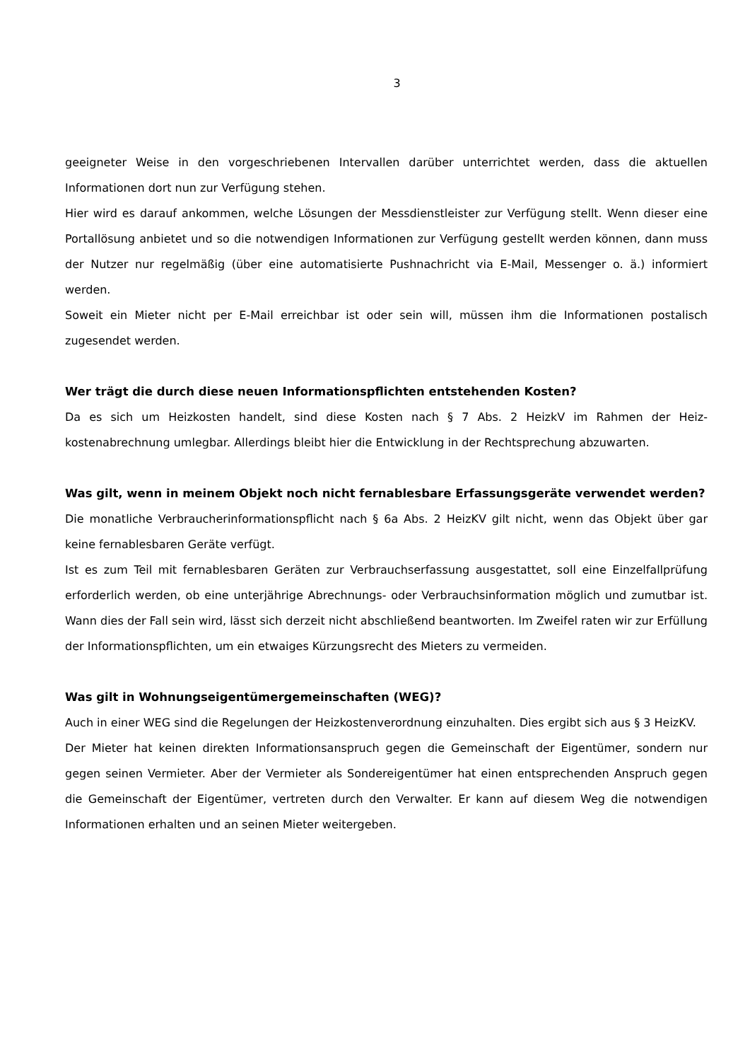3
geeigneter Weise in den vorgeschriebenen Intervallen darüber unterrichtet werden, dass die aktu­ellen Informationen dort nun zur Verfügung stehen.
Hier wird es darauf ankommen, welche Lösungen der Messdienstleister zur Verfügung stellt. Wenn dieser eine Portallösung anbietet und so die notwendigen Informationen zur Verfügung gestellt werden können, dann muss der Nutzer nur regelmäßig (über eine automatisierte Pushnachricht via E-Mail, Messenger o. ä.) informiert werden.
Soweit ein Mieter nicht per E-Mail erreichbar ist oder sein will, müssen ihm die Informationen pos­talisch zugesendet werden.
Wer trägt die durch diese neuen Informationspflichten entstehenden Kosten?
Da es sich um Heizkosten handelt, sind diese Kosten nach § 7 Abs. 2 HeizkV im Rahmen der Heiz­kostenabrechnung umlegbar. Allerdings bleibt hier die Entwicklung in der Rechtsprechung abzu­warten.
Was gilt, wenn in meinem Objekt noch nicht fernablesbare Erfassungsgeräte verwendet werden?
Die monatliche Verbraucherinformationspflicht nach § 6a Abs. 2 HeizKV gilt nicht, wenn das Objekt über gar keine fernablesbaren Geräte verfügt.
Ist es zum Teil mit fernablesbaren Geräten zur Verbrauchserfassung ausgestattet, soll eine Einzel­fallprüfung erforderlich werden, ob eine unterjährige Abrechnungs- oder Verbrauchsinformation möglich und zumutbar ist. Wann dies der Fall sein wird, lässt sich derzeit nicht abschließend beant­worten. Im Zweifel raten wir zur Erfüllung der Informationspflichten, um ein etwaiges Kürzungs­recht des Mieters zu vermeiden.
Was gilt in Wohnungseigentümergemeinschaften (WEG)?
Auch in einer WEG sind die Regelungen der Heizkostenverordnung einzuhalten. Dies ergibt sich aus § 3 HeizKV.
Der Mieter hat keinen direkten Informationsanspruch gegen die Gemeinschaft der Eigentümer, son­dern nur gegen seinen Vermieter. Aber der Vermieter als Sondereigentümer hat einen entsprechen­den Anspruch gegen die Gemeinschaft der Eigentümer, vertreten durch den Verwalter. Er kann auf diesem Weg die notwendigen Informationen erhalten und an seinen Mieter weitergeben.